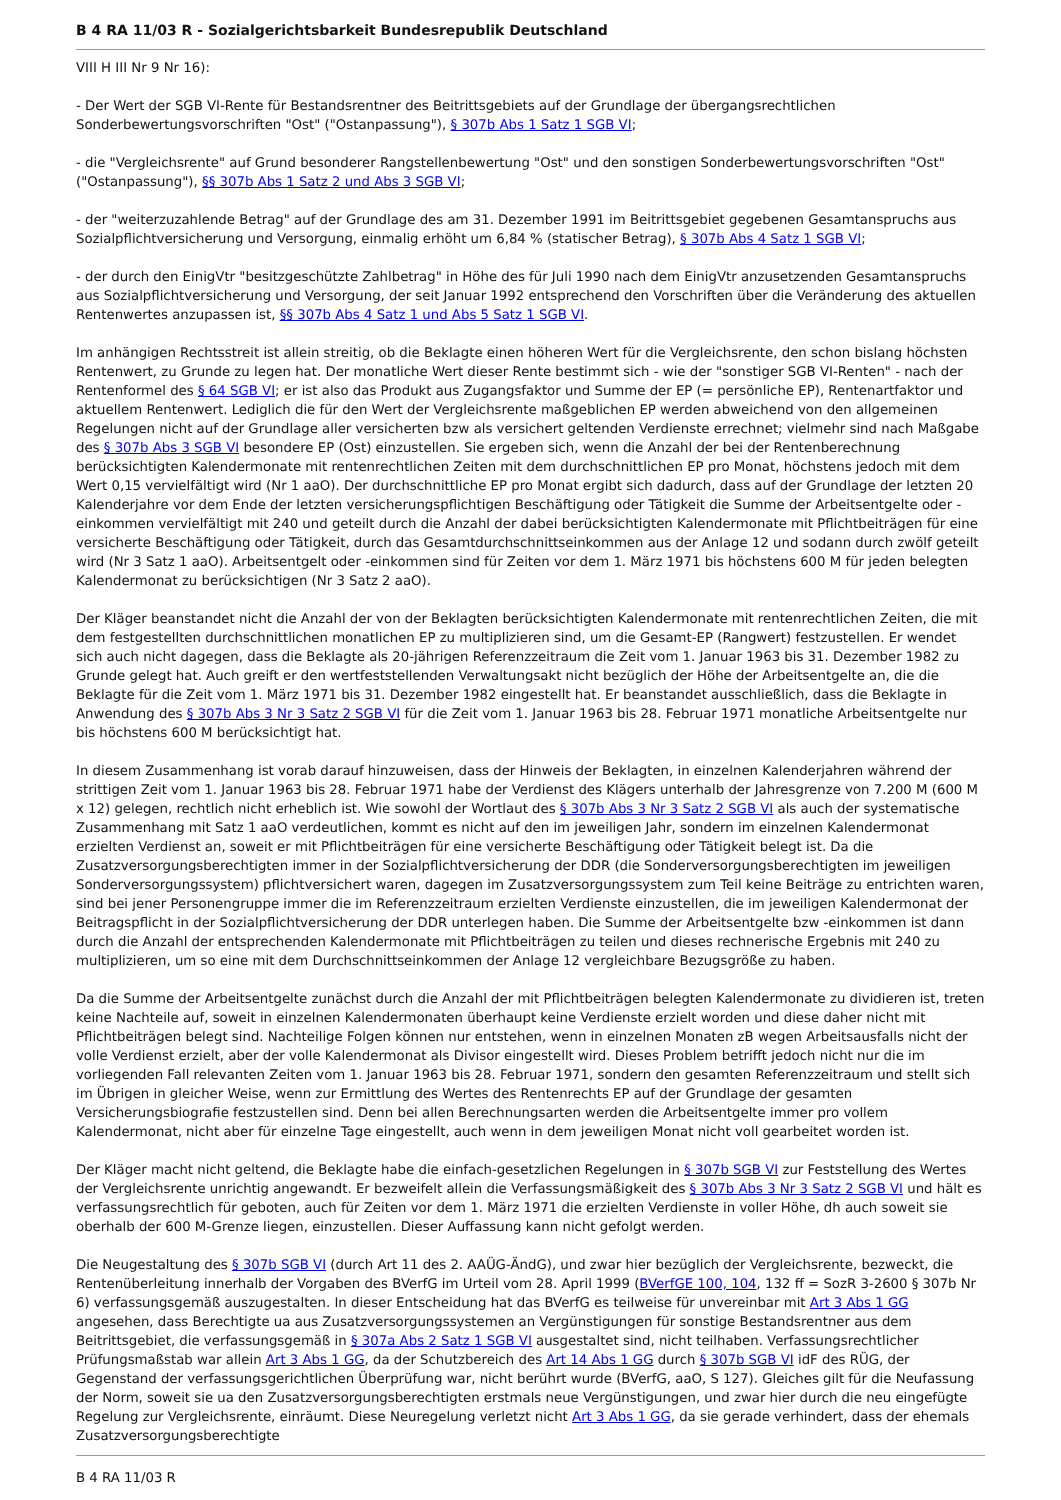B 4 RA 11/03 R - Sozialgerichtsbarkeit Bundesrepublik Deutschland
VIII H III Nr 9 Nr 16):
- Der Wert der SGB VI-Rente für Bestandsrentner des Beitrittsgebiets auf der Grundlage der übergangsrechtlichen Sonderbewertungsvorschriften "Ost" ("Ostanpassung"), § 307b Abs 1 Satz 1 SGB VI;
- die "Vergleichsrente" auf Grund besonderer Rangstellenbewertung "Ost" und den sonstigen Sonderbewertungsvorschriften "Ost" ("Ostanpassung"), §§ 307b Abs 1 Satz 2 und Abs 3 SGB VI;
- der "weiterzuzahlende Betrag" auf der Grundlage des am 31. Dezember 1991 im Beitrittsgebiet gegebenen Gesamtanspruchs aus Sozialpflichtversicherung und Versorgung, einmalig erhöht um 6,84 % (statischer Betrag), § 307b Abs 4 Satz 1 SGB VI;
- der durch den EinigVtr "besitzgeschützte Zahlbetrag" in Höhe des für Juli 1990 nach dem EinigVtr anzusetzenden Gesamtanspruchs aus Sozialpflichtversicherung und Versorgung, der seit Januar 1992 entsprechend den Vorschriften über die Veränderung des aktuellen Rentenwertes anzupassen ist, §§ 307b Abs 4 Satz 1 und Abs 5 Satz 1 SGB VI.
Im anhängigen Rechtsstreit ist allein streitig, ob die Beklagte einen höheren Wert für die Vergleichsrente, den schon bislang höchsten Rentenwert, zu Grunde zu legen hat. Der monatliche Wert dieser Rente bestimmt sich - wie der "sonstiger SGB VI-Renten" - nach der Rentenformel des § 64 SGB VI; er ist also das Produkt aus Zugangsfaktor und Summe der EP (= persönliche EP), Rentenartfaktor und aktuellem Rentenwert. Lediglich die für den Wert der Vergleichsrente maßgeblichen EP werden abweichend von den allgemeinen Regelungen nicht auf der Grundlage aller versicherten bzw als versichert geltenden Verdienste errechnet; vielmehr sind nach Maßgabe des § 307b Abs 3 SGB VI besondere EP (Ost) einzustellen. Sie ergeben sich, wenn die Anzahl der bei der Rentenberechnung berücksichtigten Kalendermonate mit rentenrechtlichen Zeiten mit dem durchschnittlichen EP pro Monat, höchstens jedoch mit dem Wert 0,15 vervielfältigt wird (Nr 1 aaO). Der durchschnittliche EP pro Monat ergibt sich dadurch, dass auf der Grundlage der letzten 20 Kalenderjahre vor dem Ende der letzten versicherungspflichtigen Beschäftigung oder Tätigkeit die Summe der Arbeitsentgelte oder -einkommen vervielfältigt mit 240 und geteilt durch die Anzahl der dabei berücksichtigten Kalendermonate mit Pflichtbeiträgen für eine versicherte Beschäftigung oder Tätigkeit, durch das Gesamtdurchschnittseinkommen aus der Anlage 12 und sodann durch zwölf geteilt wird (Nr 3 Satz 1 aaO). Arbeitsentgelt oder -einkommen sind für Zeiten vor dem 1. März 1971 bis höchstens 600 M für jeden belegten Kalendermonat zu berücksichtigen (Nr 3 Satz 2 aaO).
Der Kläger beanstandet nicht die Anzahl der von der Beklagten berücksichtigten Kalendermonate mit rentenrechtlichen Zeiten, die mit dem festgestellten durchschnittlichen monatlichen EP zu multiplizieren sind, um die Gesamt-EP (Rangwert) festzustellen. Er wendet sich auch nicht dagegen, dass die Beklagte als 20-jährigen Referenzzeitraum die Zeit vom 1. Januar 1963 bis 31. Dezember 1982 zu Grunde gelegt hat. Auch greift er den wertfeststellenden Verwaltungsakt nicht bezüglich der Höhe der Arbeitsentgelte an, die die Beklagte für die Zeit vom 1. März 1971 bis 31. Dezember 1982 eingestellt hat. Er beanstandet ausschließlich, dass die Beklagte in Anwendung des § 307b Abs 3 Nr 3 Satz 2 SGB VI für die Zeit vom 1. Januar 1963 bis 28. Februar 1971 monatliche Arbeitsentgelte nur bis höchstens 600 M berücksichtigt hat.
In diesem Zusammenhang ist vorab darauf hinzuweisen, dass der Hinweis der Beklagten, in einzelnen Kalenderjahren während der strittigen Zeit vom 1. Januar 1963 bis 28. Februar 1971 habe der Verdienst des Klägers unterhalb der Jahresgrenze von 7.200 M (600 M x 12) gelegen, rechtlich nicht erheblich ist. Wie sowohl der Wortlaut des § 307b Abs 3 Nr 3 Satz 2 SGB VI als auch der systematische Zusammenhang mit Satz 1 aaO verdeutlichen, kommt es nicht auf den im jeweiligen Jahr, sondern im einzelnen Kalendermonat erzielten Verdienst an, soweit er mit Pflichtbeiträgen für eine versicherte Beschäftigung oder Tätigkeit belegt ist. Da die Zusatzversorgungsberechtigten immer in der Sozialpflichtversicherung der DDR (die Sonderversorgungsberechtigten im jeweiligen Sonderversorgungssystem) pflichtversichert waren, dagegen im Zusatzversorgungssystem zum Teil keine Beiträge zu entrichten waren, sind bei jener Personengruppe immer die im Referenzzeitraum erzielten Verdienste einzustellen, die im jeweiligen Kalendermonat der Beitragspflicht in der Sozialpflichtversicherung der DDR unterlegen haben. Die Summe der Arbeitsentgelte bzw -einkommen ist dann durch die Anzahl der entsprechenden Kalendermonate mit Pflichtbeiträgen zu teilen und dieses rechnerische Ergebnis mit 240 zu multiplizieren, um so eine mit dem Durchschnittseinkommen der Anlage 12 vergleichbare Bezugsgröße zu haben.
Da die Summe der Arbeitsentgelte zunächst durch die Anzahl der mit Pflichtbeiträgen belegten Kalendermonate zu dividieren ist, treten keine Nachteile auf, soweit in einzelnen Kalendermonaten überhaupt keine Verdienste erzielt worden und diese daher nicht mit Pflichtbeiträgen belegt sind. Nachteilige Folgen können nur entstehen, wenn in einzelnen Monaten zB wegen Arbeitsausfalls nicht der volle Verdienst erzielt, aber der volle Kalendermonat als Divisor eingestellt wird. Dieses Problem betrifft jedoch nicht nur die im vorliegenden Fall relevanten Zeiten vom 1. Januar 1963 bis 28. Februar 1971, sondern den gesamten Referenzzeitraum und stellt sich im Übrigen in gleicher Weise, wenn zur Ermittlung des Wertes des Rentenrechts EP auf der Grundlage der gesamten Versicherungsbiografie festzustellen sind. Denn bei allen Berechnungsarten werden die Arbeitsentgelte immer pro vollem Kalendermonat, nicht aber für einzelne Tage eingestellt, auch wenn in dem jeweiligen Monat nicht voll gearbeitet worden ist.
Der Kläger macht nicht geltend, die Beklagte habe die einfach-gesetzlichen Regelungen in § 307b SGB VI zur Feststellung des Wertes der Vergleichsrente unrichtig angewandt. Er bezweifelt allein die Verfassungsmäßigkeit des § 307b Abs 3 Nr 3 Satz 2 SGB VI und hält es verfassungsrechtlich für geboten, auch für Zeiten vor dem 1. März 1971 die erzielten Verdienste in voller Höhe, dh auch soweit sie oberhalb der 600 M-Grenze liegen, einzustellen. Dieser Auffassung kann nicht gefolgt werden.
Die Neugestaltung des § 307b SGB VI (durch Art 11 des 2. AAÜG-ÄndG), und zwar hier bezüglich der Vergleichsrente, bezweckt, die Rentenüberleitung innerhalb der Vorgaben des BVerfG im Urteil vom 28. April 1999 (BVerfGE 100, 104, 132 ff = SozR 3-2600 § 307b Nr 6) verfassungsgemäß auszugestalten. In dieser Entscheidung hat das BVerfG es teilweise für unvereinbar mit Art 3 Abs 1 GG angesehen, dass Berechtigte ua aus Zusatzversorgungssystemen an Vergünstigungen für sonstige Bestandsrentner aus dem Beitrittsgebiet, die verfassungsgemäß in § 307a Abs 2 Satz 1 SGB VI ausgestaltet sind, nicht teilhaben. Verfassungsrechtlicher Prüfungsmaßstab war allein Art 3 Abs 1 GG, da der Schutzbereich des Art 14 Abs 1 GG durch § 307b SGB VI idF des RÜG, der Gegenstand der verfassungsgerichtlichen Überprüfung war, nicht berührt wurde (BVerfG, aaO, S 127). Gleiches gilt für die Neufassung der Norm, soweit sie ua den Zusatzversorgungsberechtigten erstmals neue Vergünstigungen, und zwar hier durch die neu eingefügte Regelung zur Vergleichsrente, einräumt. Diese Neuregelung verletzt nicht Art 3 Abs 1 GG, da sie gerade verhindert, dass der ehemals Zusatzversorgungsberechtigte
B 4 RA 11/03 R